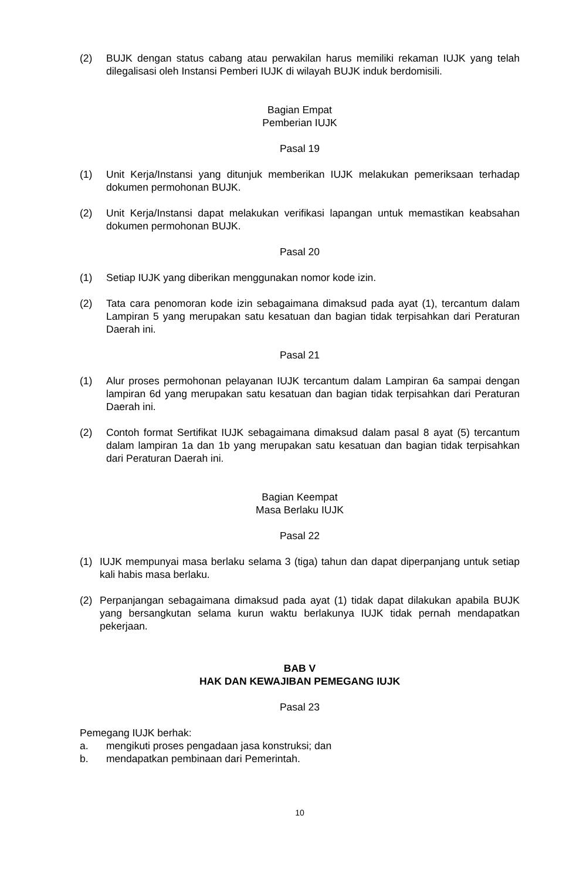(2) BUJK dengan status cabang atau perwakilan harus memiliki rekaman IUJK yang telah dilegalisasi oleh Instansi Pemberi IUJK di wilayah BUJK induk berdomisili.
Bagian Empat
Pemberian IUJK
Pasal 19
(1) Unit Kerja/Instansi yang ditunjuk memberikan IUJK melakukan pemeriksaan terhadap dokumen permohonan BUJK.
(2) Unit Kerja/Instansi dapat melakukan verifikasi lapangan untuk memastikan keabsahan dokumen permohonan BUJK.
Pasal 20
(1) Setiap IUJK yang diberikan menggunakan nomor kode izin.
(2) Tata cara penomoran kode izin sebagaimana dimaksud pada ayat (1), tercantum dalam Lampiran 5 yang merupakan satu kesatuan dan bagian tidak terpisahkan dari Peraturan Daerah ini.
Pasal 21
(1) Alur proses permohonan pelayanan IUJK tercantum dalam Lampiran 6a sampai dengan lampiran 6d yang merupakan satu kesatuan dan bagian tidak terpisahkan dari Peraturan Daerah ini.
(2) Contoh format Sertifikat IUJK sebagaimana dimaksud dalam pasal 8 ayat (5) tercantum dalam lampiran 1a dan 1b yang merupakan satu kesatuan dan bagian tidak terpisahkan dari Peraturan Daerah ini.
Bagian Keempat
Masa Berlaku IUJK
Pasal 22
(1) IUJK mempunyai masa berlaku selama 3 (tiga) tahun dan dapat diperpanjang untuk setiap kali habis masa berlaku.
(2) Perpanjangan sebagaimana dimaksud pada ayat (1) tidak dapat dilakukan apabila BUJK yang bersangkutan selama kurun waktu berlakunya IUJK tidak pernah mendapatkan pekerjaan.
BAB V
HAK DAN KEWAJIBAN PEMEGANG IUJK
Pasal 23
Pemegang IUJK berhak:
a. mengikuti proses pengadaan jasa konstruksi; dan
b. mendapatkan pembinaan dari Pemerintah.
10